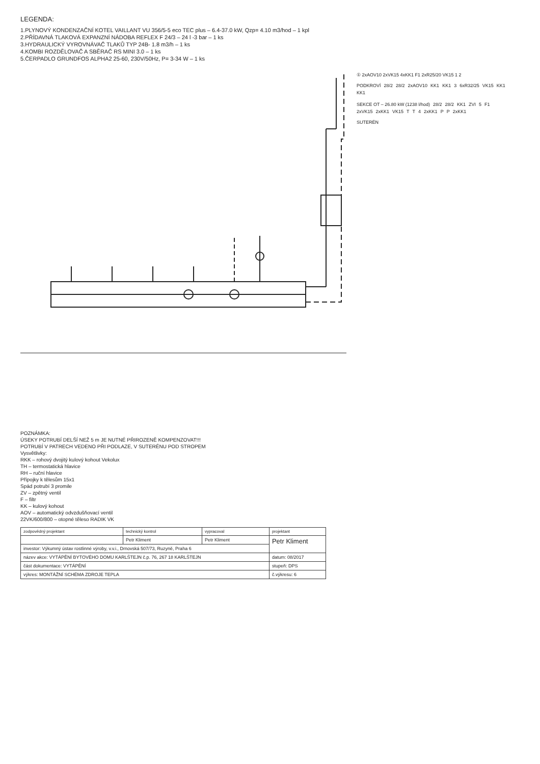LEGENDA:
1.PLYNOVÝ KONDENZAČNÍ KOTEL VAILLANT VU 356/5-5 eco TEC plus – 6.4-37.0 kW, Qzp= 4.10 m3/hod – 1 kpl
2.PŘÍDAVNÁ TLAKOVÁ EXPANZNÍ NÁDOBA REFLEX F 24/3 – 24 l -3 bar – 1 ks
3.HYDRAULICKÝ VYROVNÁVAČ TLAKŮ TYP 24B- 1.8 m3/h – 1 ks
4.KOMBI ROZDĚLOVAČ A SBĚRAČ RS MINI 3.0 – 1 ks
5.ČERPADLO GRUNDFOS ALPHA2 25-60, 230V/50Hz, P= 3-34 W – 1 ks
① 2xAOV10 2xVK15 4xKK1 F1 2xR25/20 VK15 1 2
PODKROVÍ 28/2 28/2 2xAOV10 KK1 KK1 3 6xR32/25 VK15 KK1 KK1
SEKCE OT – 26.80 kW (1238 l/hod) 28/2 28/2 KK1 ZVI 5 F1 2xVK15 2xKK1 VK15 T T 4 2xKK1 P P 2xKK1
SUTERÉN
POZNÁMKA:
ÚSEKY POTRUBÍ DELŠÍ NEŽ 5 m JE NUTNÉ PŘIROZENĚ KOMPENZOVAT!!!
POTRUBÍ V PATRECH VEDENO PŘI PODLAZE, V SUTERÉNU POD STROPEM
Vysvětlivky:
RKK – rohový dvojitý kulový kohout Vekolux
TH – termostatická hlavice
RH – ruční hlavice
Přípojky k tělesům 15x1
Spád potrubí 3 promile
ZV – zpětný ventil
F – filtr
KK – kulový kohout
AOV – automatický odvzdušňovací ventil
22VK/600/800 – otopné těleso RADIK VK
| zodpovědný projektant | technický kontrol | vypracoval | projektant |
| --- | --- | --- | --- |
| | Petr Kliment | Petr Kliment | Petr Kliment |
| investor: Výkumný ústav rostlinné výroby, v.v.i., Drnovská 507/73, Ruzyně, Praha 6 | | | |
| název akce: VYTÁPĚNÍ BYTOVÉHO DOMU KARLŠTEJN č.p. 76, 267 18 KARLŠTEJN | | | datum: 08/2017 |
| část dokumentace: VYTÁPĚNÍ | | | stupeň: DPS |
| výkres: MONTÁŽNÍ SCHÉMA ZDROJE TEPLA | | | č.výkresu: 6 |